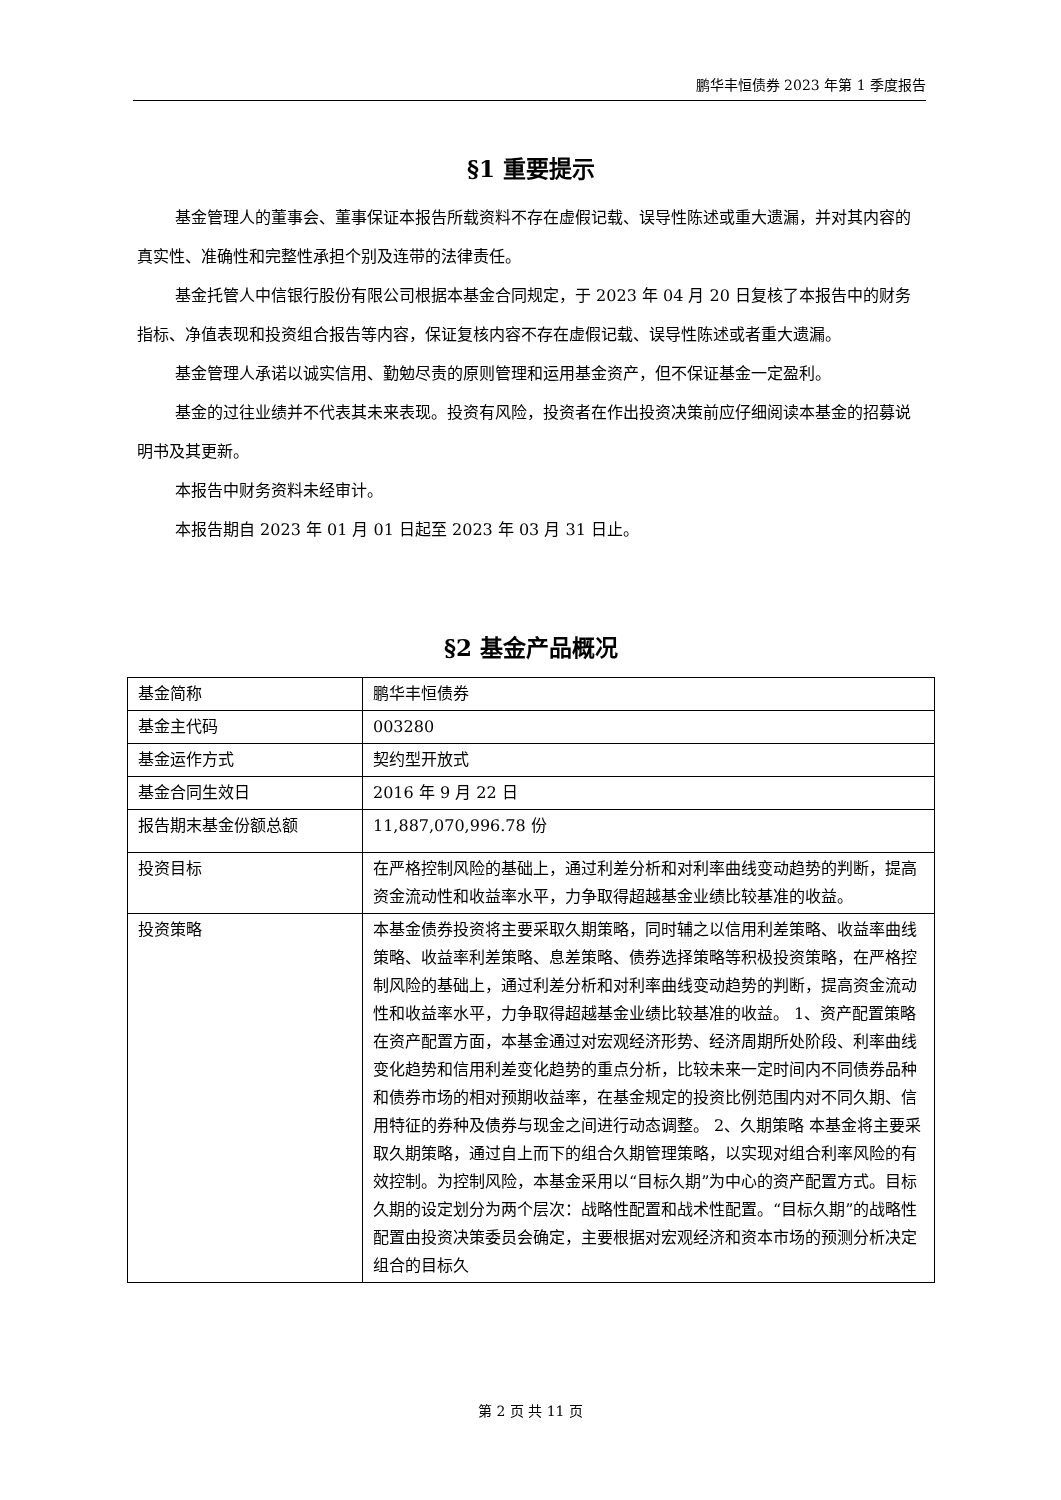鹏华丰恒债券 2023 年第 1 季度报告
§1 重要提示
基金管理人的董事会、董事保证本报告所载资料不存在虚假记载、误导性陈述或重大遗漏，并对其内容的真实性、准确性和完整性承担个别及连带的法律责任。
基金托管人中信银行股份有限公司根据本基金合同规定，于 2023 年 04 月 20 日复核了本报告中的财务指标、净值表现和投资组合报告等内容，保证复核内容不存在虚假记载、误导性陈述或者重大遗漏。
基金管理人承诺以诚实信用、勤勉尽责的原则管理和运用基金资产，但不保证基金一定盈利。
基金的过往业绩并不代表其未来表现。投资有风险，投资者在作出投资决策前应仔细阅读本基金的招募说明书及其更新。
本报告中财务资料未经审计。
本报告期自 2023 年 01 月 01 日起至 2023 年 03 月 31 日止。
§2 基金产品概况
| 基金简称 | 鹏华丰恒债券 |
| 基金主代码 | 003280 |
| 基金运作方式 | 契约型开放式 |
| 基金合同生效日 | 2016 年 9 月 22 日 |
| 报告期末基金份额总额 | 11,887,070,996.78 份 |
| 投资目标 | 在严格控制风险的基础上，通过利差分析和对利率曲线变动趋势的判断，提高资金流动性和收益率水平，力争取得超越基金业绩比较基准的收益。 |
| 投资策略 | 本基金债券投资将主要采取久期策略，同时辅之以信用利差策略、收益率曲线策略、收益率利差策略、息差策略、债券选择策略等积极投资策略，在严格控制风险的基础上，通过利差分析和对利率曲线变动趋势的判断，提高资金流动性和收益率水平，力争取得超越基金业绩比较基准的收益。 1、资产配置策略 在资产配置方面，本基金通过对宏观经济形势、经济周期所处阶段、利率曲线变化趋势和信用利差变化趋势的重点分析，比较未来一定时间内不同债券品种和债券市场的相对预期收益率，在基金规定的投资比例范围内对不同久期、信用特征的券种及债券与现金之间进行动态调整。 2、久期策略 本基金将主要采取久期策略，通过自上而下的组合久期管理策略，以实现对组合利率风险的有效控制。为控制风险，本基金采用以“目标久期”为中心的资产配置方式。目标久期的设定划分为两个层次：战略性配置和战术性配置。“目标久期”的战略性配置由投资决策委员会确定，主要根据对宏观经济和资本市场的预测分析决定组合的目标久 |
第 2 页 共 11 页